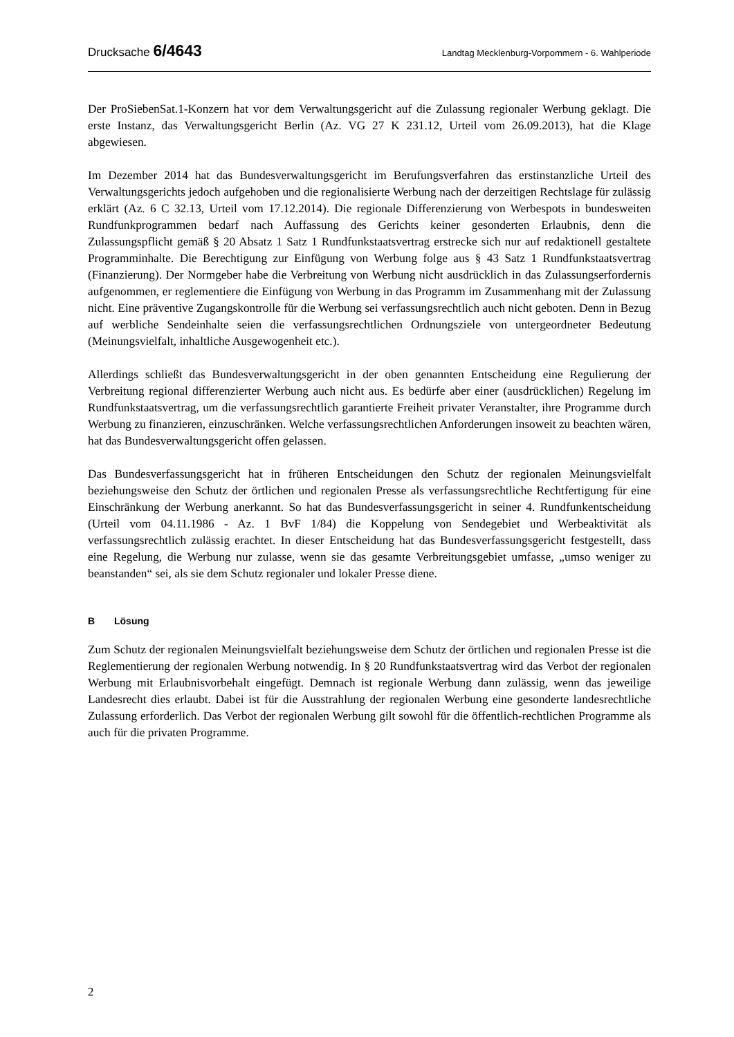Drucksache 6/4643
Landtag Mecklenburg-Vorpommern - 6. Wahlperiode
Der ProSiebenSat.1-Konzern hat vor dem Verwaltungsgericht auf die Zulassung regionaler Werbung geklagt. Die erste Instanz, das Verwaltungsgericht Berlin (Az. VG 27 K 231.12, Urteil vom 26.09.2013), hat die Klage abgewiesen.
Im Dezember 2014 hat das Bundesverwaltungsgericht im Berufungsverfahren das erstinstanzliche Urteil des Verwaltungsgerichts jedoch aufgehoben und die regionalisierte Werbung nach der derzeitigen Rechtslage für zulässig erklärt (Az. 6 C 32.13, Urteil vom 17.12.2014). Die regionale Differenzierung von Werbespots in bundesweiten Rundfunkprogrammen bedarf nach Auffassung des Gerichts keiner gesonderten Erlaubnis, denn die Zulassungspflicht gemäß § 20 Absatz 1 Satz 1 Rundfunkstaatsvertrag erstrecke sich nur auf redaktionell gestaltete Programminhalte. Die Berechtigung zur Einfügung von Werbung folge aus § 43 Satz 1 Rundfunkstaatsvertrag (Finanzierung). Der Normgeber habe die Verbreitung von Werbung nicht ausdrücklich in das Zulassungserfordernis aufgenommen, er reglementiere die Einfügung von Werbung in das Programm im Zusammenhang mit der Zulassung nicht. Eine präventive Zugangskontrolle für die Werbung sei verfassungsrechtlich auch nicht geboten. Denn in Bezug auf werbliche Sendeinhalte seien die verfassungsrechtlichen Ordnungsziele von untergeordneter Bedeutung (Meinungsvielfalt, inhaltliche Ausgewogenheit etc.).
Allerdings schließt das Bundesverwaltungsgericht in der oben genannten Entscheidung eine Regulierung der Verbreitung regional differenzierter Werbung auch nicht aus. Es bedürfe aber einer (ausdrücklichen) Regelung im Rundfunkstaatsvertrag, um die verfassungsrechtlich garantierte Freiheit privater Veranstalter, ihre Programme durch Werbung zu finanzieren, einzuschränken. Welche verfassungsrechtlichen Anforderungen insoweit zu beachten wären, hat das Bundesverwaltungsgericht offen gelassen.
Das Bundesverfassungsgericht hat in früheren Entscheidungen den Schutz der regionalen Meinungsvielfalt beziehungsweise den Schutz der örtlichen und regionalen Presse als verfassungsrechtliche Rechtfertigung für eine Einschränkung der Werbung anerkannt. So hat das Bundesverfassungsgericht in seiner 4. Rundfunkentscheidung (Urteil vom 04.11.1986 - Az. 1 BvF 1/84) die Koppelung von Sendegebiet und Werbeaktivität als verfassungsrechtlich zulässig erachtet. In dieser Entscheidung hat das Bundesverfassungsgericht festgestellt, dass eine Regelung, die Werbung nur zulasse, wenn sie das gesamte Verbreitungsgebiet umfasse, „umso weniger zu beanstanden“ sei, als sie dem Schutz regionaler und lokaler Presse diene.
B Lösung
Zum Schutz der regionalen Meinungsvielfalt beziehungsweise dem Schutz der örtlichen und regionalen Presse ist die Reglementierung der regionalen Werbung notwendig. In § 20 Rundfunkstaatsvertrag wird das Verbot der regionalen Werbung mit Erlaubnisvorbehalt eingefügt. Demnach ist regionale Werbung dann zulässig, wenn das jeweilige Landesrecht dies erlaubt. Dabei ist für die Ausstrahlung der regionalen Werbung eine gesonderte landesrechtliche Zulassung erforderlich. Das Verbot der regionalen Werbung gilt sowohl für die öffentlich-rechtlichen Programme als auch für die privaten Programme.
2